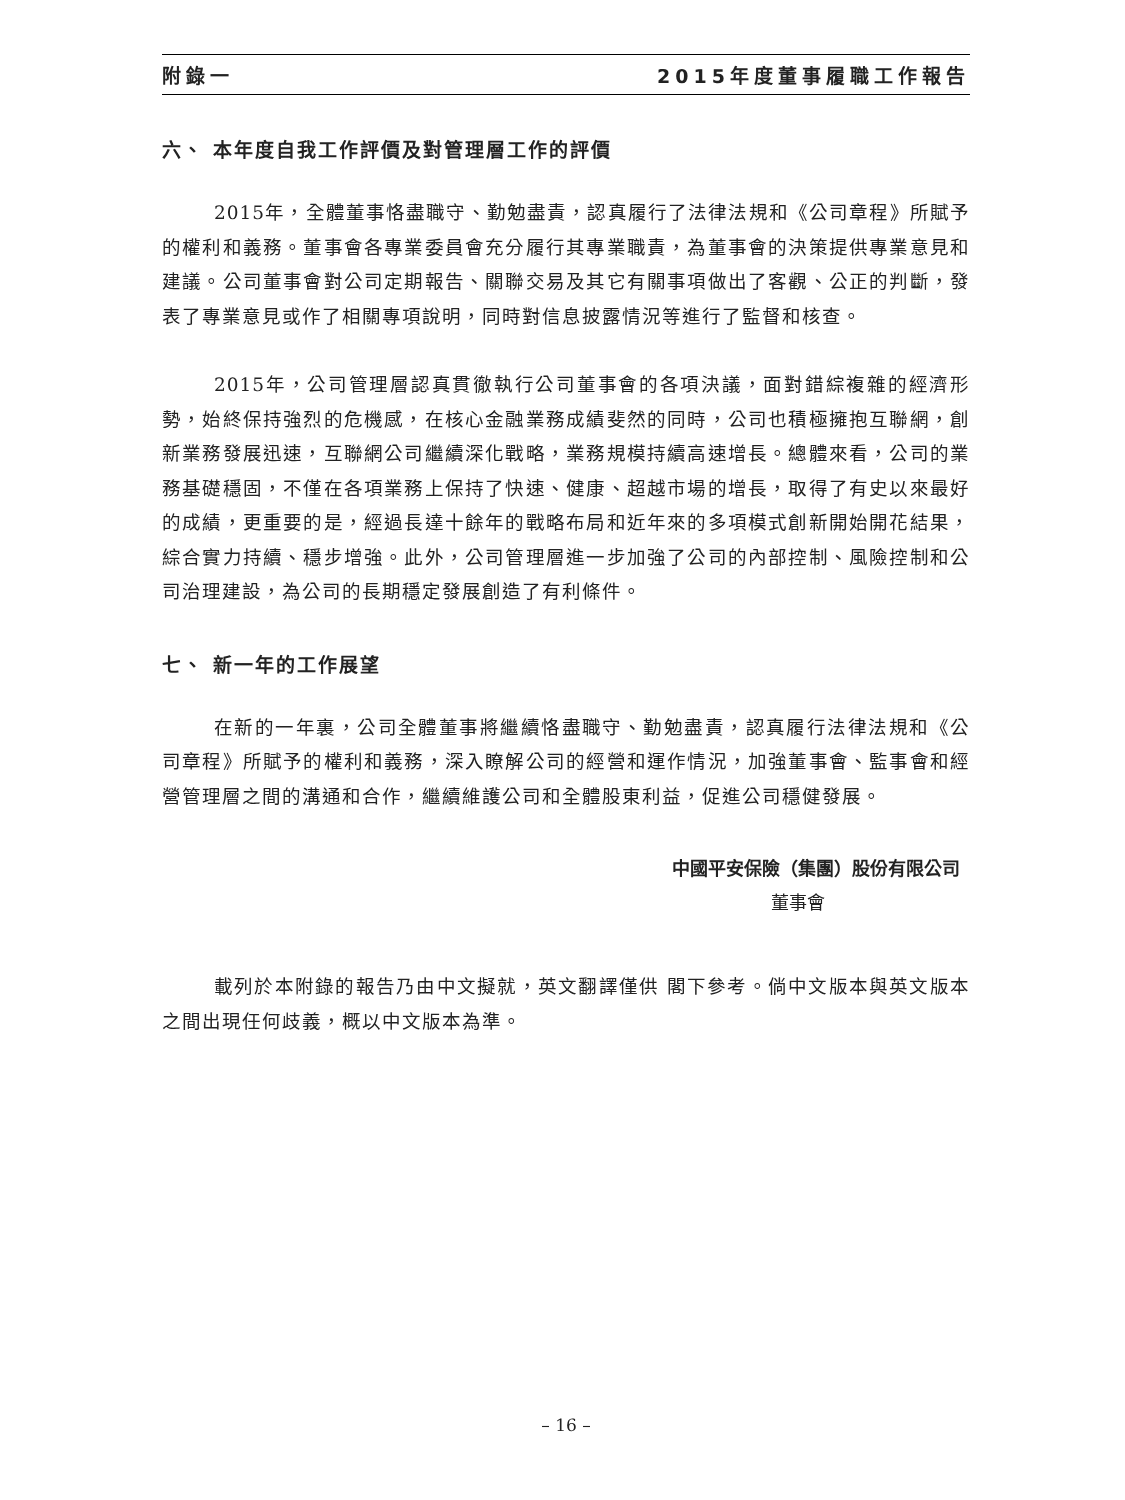附錄一 2015年度董事履職工作報告
六、 本年度自我工作評價及對管理層工作的評價
2015年，全體董事恪盡職守、勤勉盡責，認真履行了法律法規和《公司章程》所賦予的權利和義務。董事會各專業委員會充分履行其專業職責，為董事會的決策提供專業意見和建議。公司董事會對公司定期報告、關聯交易及其它有關事項做出了客觀、公正的判斷，發表了專業意見或作了相關專項說明，同時對信息披露情況等進行了監督和核查。
2015年，公司管理層認真貫徹執行公司董事會的各項決議，面對錯綜複雜的經濟形勢，始終保持強烈的危機感，在核心金融業務成績斐然的同時，公司也積極擁抱互聯網，創新業務發展迅速，互聯網公司繼續深化戰略，業務規模持續高速增長。總體來看，公司的業務基礎穩固，不僅在各項業務上保持了快速、健康、超越市場的增長，取得了有史以來最好的成績，更重要的是，經過長達十餘年的戰略布局和近年來的多項模式創新開始開花結果，綜合實力持續、穩步增強。此外，公司管理層進一步加強了公司的內部控制、風險控制和公司治理建設，為公司的長期穩定發展創造了有利條件。
七、 新一年的工作展望
在新的一年裏，公司全體董事將繼續恪盡職守、勤勉盡責，認真履行法律法規和《公司章程》所賦予的權利和義務，深入瞭解公司的經營和運作情況，加強董事會、監事會和經營管理層之間的溝通和合作，繼續維護公司和全體股東利益，促進公司穩健發展。
中國平安保險（集團）股份有限公司
董事會
載列於本附錄的報告乃由中文擬就，英文翻譯僅供 閣下參考。倘中文版本與英文版本之間出現任何歧義，概以中文版本為準。
– 16 –